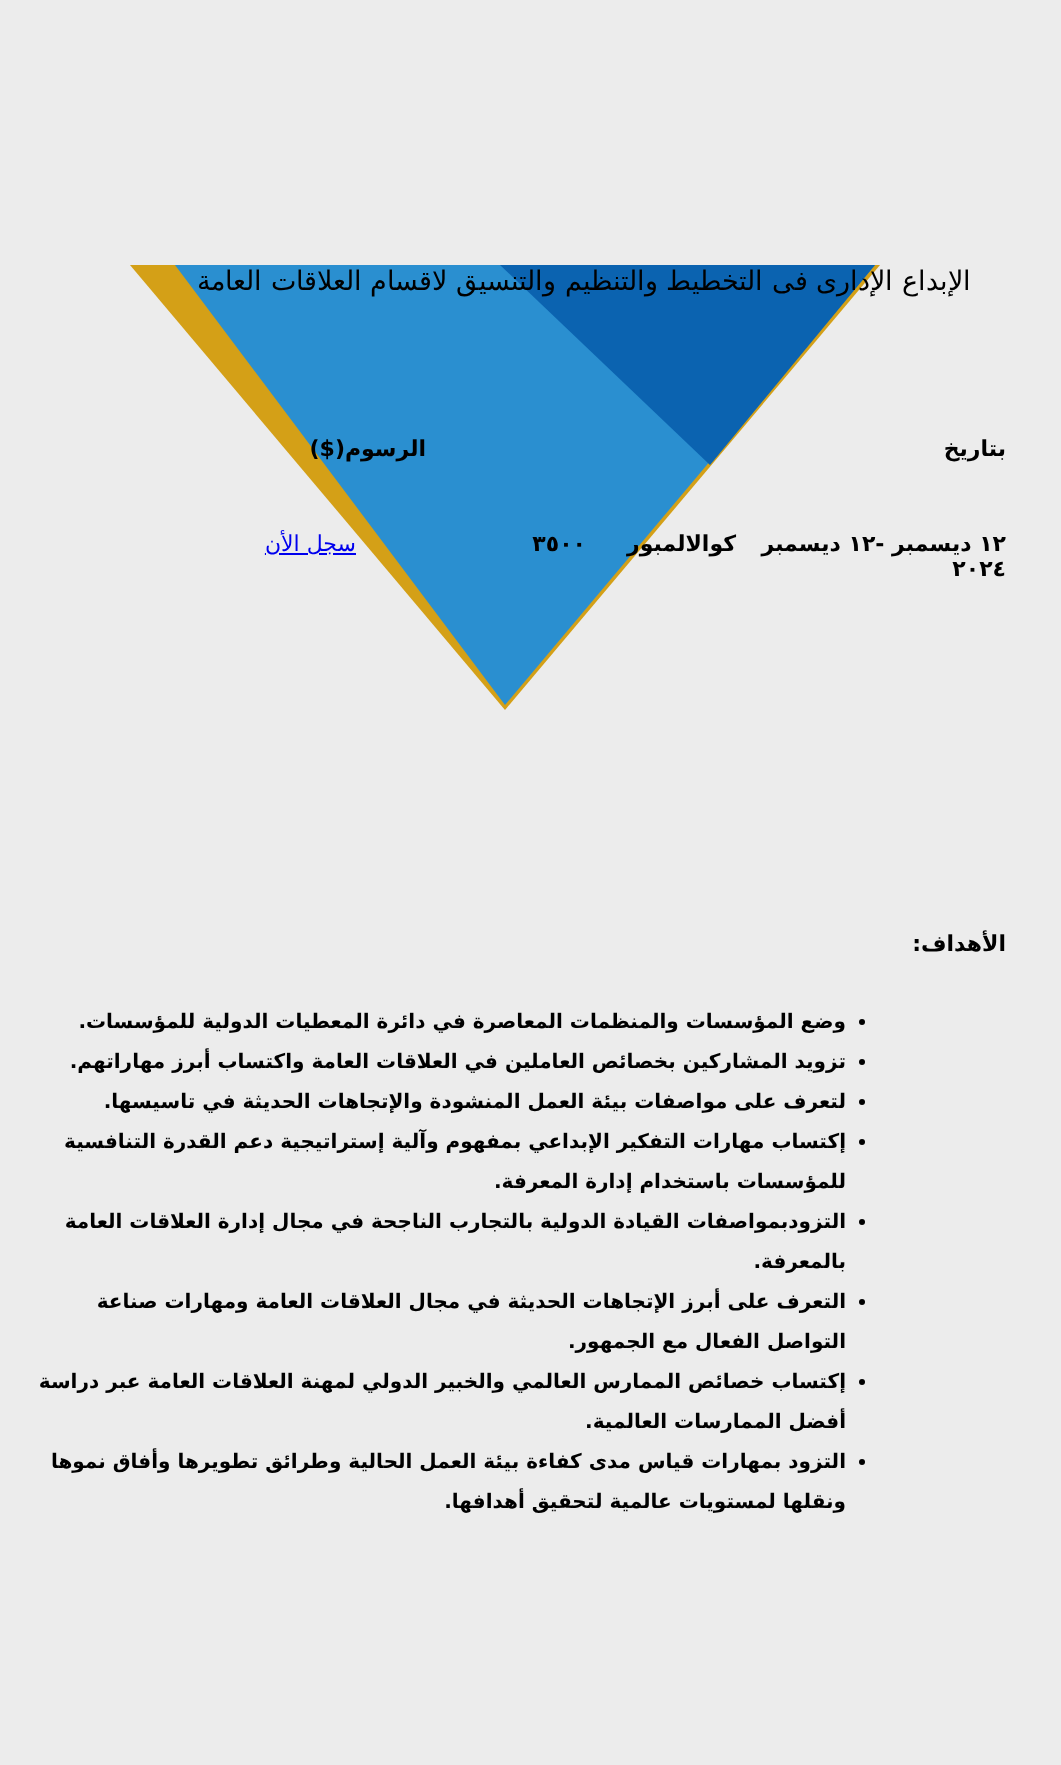الإبداع الإدارى فى التخطيط والتنظيم والتنسيق لاقسام العلاقات العامة
بتاريخ الرسوم($)
١٢ ديسمبر -١٢ ديسمبر ٢٠٢٤
كوالالمبور ٣٥٠٠ سجل الأن
الأهداف:
وضع المؤسسات والمنظمات المعاصرة في دائرة المعطيات الدولية للمؤسسات.
تزويد المشاركين بخصائص العاملين في العلاقات العامة واكتساب أبرز مهاراتهم.
لتعرف على مواصفات بيئة العمل المنشودة والإتجاهات الحديثة في تاسيسها.
إكتساب مهارات التفكير الإبداعي بمفهوم وآلية إستراتيجية دعم القدرة التنافسية للمؤسسات باستخدام إدارة المعرفة.
التزودبمواصفات القيادة الدولية بالتجارب الناجحة في مجال إدارة العلاقات العامة بالمعرفة.
التعرف على أبرز الإتجاهات الحديثة في مجال العلاقات العامة ومهارات صناعة التواصل الفعال مع الجمهور.
إكتساب خصائص الممارس العالمي والخبير الدولي لمهنة العلاقات العامة عبر دراسة أفضل الممارسات العالمية.
التزود بمهارات قياس مدى كفاءة بيئة العمل الحالية وطرائق تطويرها وأفاق نموها ونقلها لمستويات عالمية لتحقيق أهدافها.